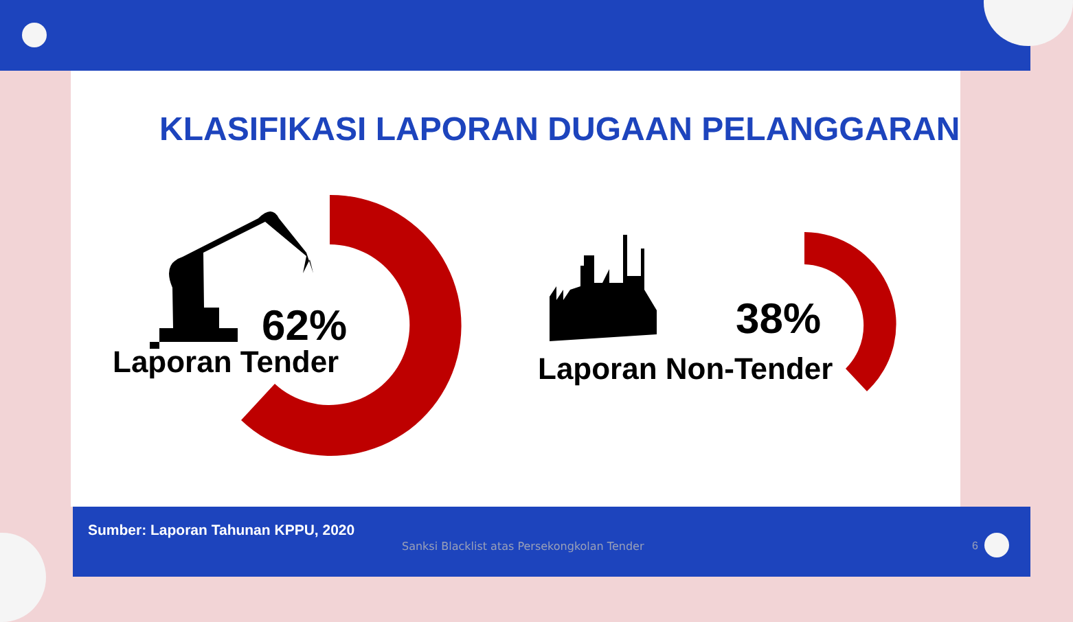KLASIFIKASI LAPORAN DUGAAN PELANGGARAN
62%
Laporan Tender
38%
Laporan Non-Tender
Sumber: Laporan Tahunan KPPU, 2020
Sanksi Blacklist atas Persekongkolan Tender
6